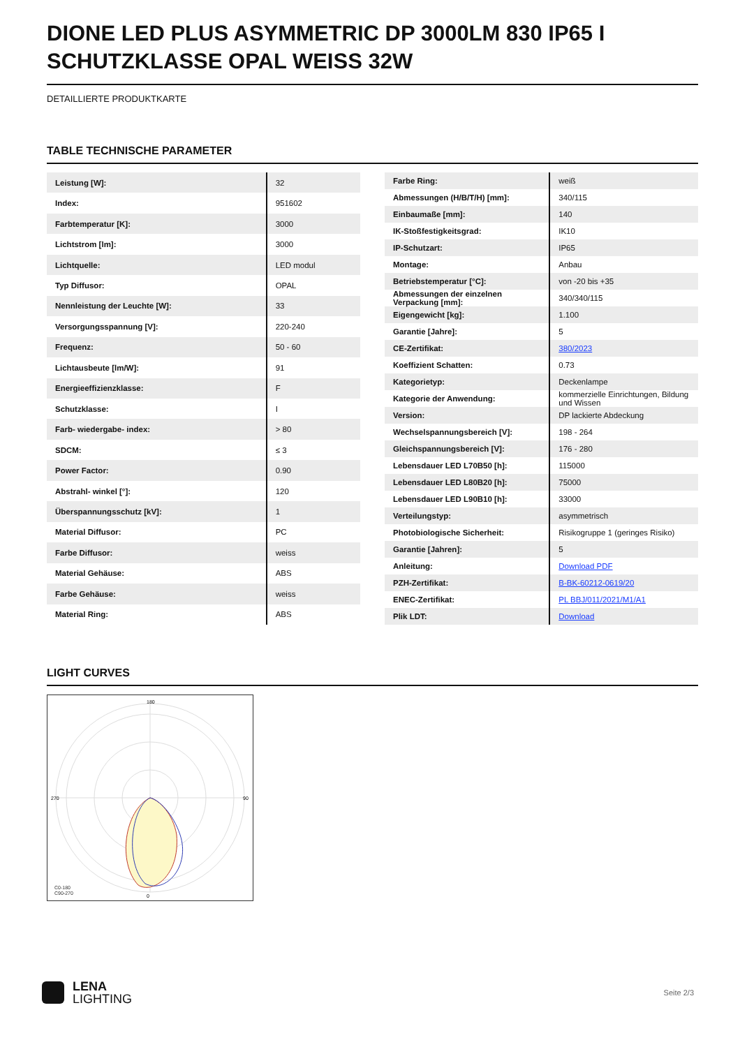DIONE LED PLUS ASYMMETRIC DP 3000LM 830 IP65 I SCHUTZKLASSE OPAL WEISS 32W
DETAILLIERTE PRODUKTKARTE
TABLE TECHNISCHE PARAMETER
| Leistung [W]: | 32 |
| Index: | 951602 |
| Farbtemperatur [K]: | 3000 |
| Lichtstrom [lm]: | 3000 |
| Lichtquelle: | LED modul |
| Typ Diffusor: | OPAL |
| Nennleistung der Leuchte [W]: | 33 |
| Versorgungsspannung [V]: | 220-240 |
| Frequenz: | 50 - 60 |
| Lichtausbeute [lm/W]: | 91 |
| Energieeffizienzklasse: | F |
| Schutzklasse: | I |
| Farb- wiedergabe- index: | > 80 |
| SDCM: | ≤ 3 |
| Power Factor: | 0.90 |
| Abstrahl- winkel [°]: | 120 |
| Überspannungsschutz [kV]: | 1 |
| Material Diffusor: | PC |
| Farbe Diffusor: | weiss |
| Material Gehäuse: | ABS |
| Farbe Gehäuse: | weiss |
| Material Ring: | ABS |
| Farbe Ring: | weiß |
| Abmessungen (H/B/T/H) [mm]: | 340/115 |
| Einbaumaße [mm]: | 140 |
| IK-Stoßfestigkeitsgrad: | IK10 |
| IP-Schutzart: | IP65 |
| Montage: | Anbau |
| Betriebstemperatur [°C]: | von -20 bis +35 |
| Abmessungen der einzelnen Verpackung [mm]: | 340/340/115 |
| Eigengewicht [kg]: | 1.100 |
| Garantie [Jahre]: | 5 |
| CE-Zertifikat: | 380/2023 |
| Koeffizient Schatten: | 0.73 |
| Kategorietyp: | Deckenlampe |
| Kategorie der Anwendung: | kommerzielle Einrichtungen, Bildung und Wissen |
| Version: | DP lackierte Abdeckung |
| Wechselspannungsbereich [V]: | 198 - 264 |
| Gleichspannungsbereich [V]: | 176 - 280 |
| Lebensdauer LED L70B50 [h]: | 115000 |
| Lebensdauer LED L80B20 [h]: | 75000 |
| Lebensdauer LED L90B10 [h]: | 33000 |
| Verteilungstyp: | asymmetrisch |
| Photobiologische Sicherheit: | Risikogruppe 1 (geringes Risiko) |
| Garantie [Jahren]: | 5 |
| Anleitung: | Download PDF |
| PZH-Zertifikat: | B-BK-60212-0619/20 |
| ENEC-Zertifikat: | PL BBJ/011/2021/M1/A1 |
| Plik LDT: | Download |
LIGHT CURVES
180
0
270
90
C0-180
C90-270
LENA
LIGHTING
Seite 2/3